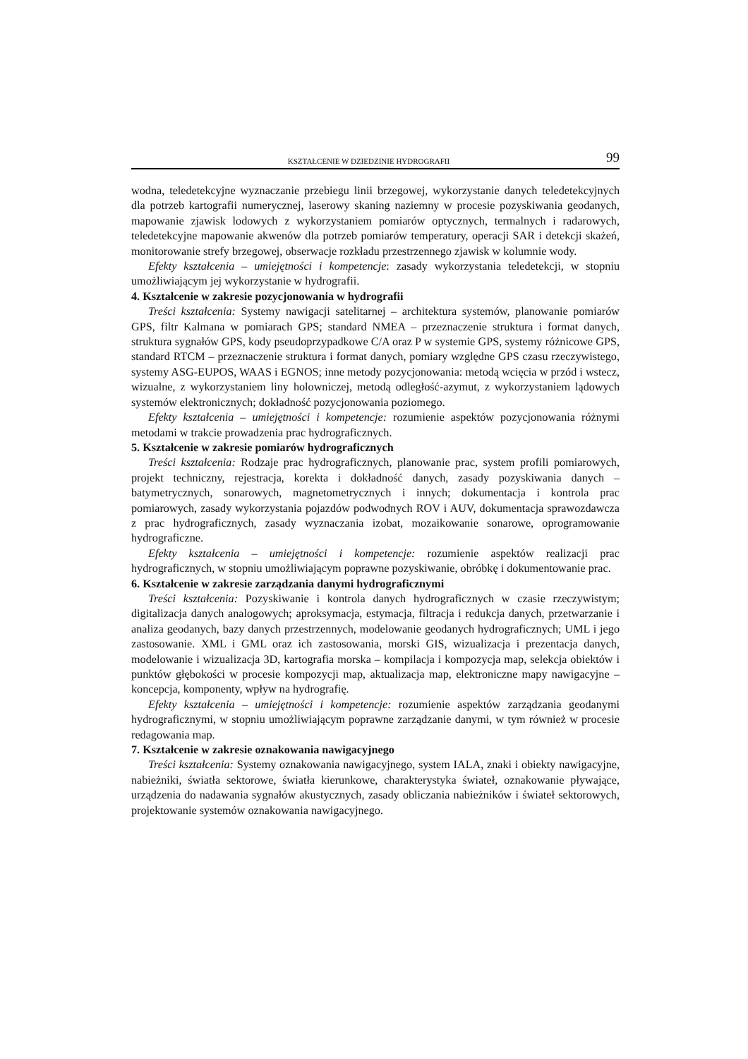KSZTAŁCENIE W DZIEDZINIE HYDROGRAFII 99
wodna, teledetekcyjne wyznaczanie przebiegu linii brzegowej, wykorzystanie danych teledetekcyjnych dla potrzeb kartografii numerycznej, laserowy skaning naziemny w procesie pozyskiwania geodanych, mapowanie zjawisk lodowych z wykorzystaniem pomiarów optycznych, termalnych i radarowych, teledetekcyjne mapowanie akwenów dla potrzeb pomiarów temperatury, operacji SAR i detekcji skażeń, monitorowanie strefy brzegowej, obserwacje rozkładu przestrzennego zjawisk w kolumnie wody.
Efekty kształcenia – umiejętności i kompetencje: zasady wykorzystania teledetekcji, w stopniu umożliwiającym jej wykorzystanie w hydrografii.
4. Kształcenie w zakresie pozycjonowania w hydrografii
Treści kształcenia: Systemy nawigacji satelitarnej – architektura systemów, planowanie pomiarów GPS, filtr Kalmana w pomiarach GPS; standard NMEA – przeznaczenie struktura i format danych, struktura sygnałów GPS, kody pseudoprzypadkowe C/A oraz P w systemie GPS, systemy różnicowe GPS, standard RTCM – przeznaczenie struktura i format danych, pomiary względne GPS czasu rzeczywistego, systemy ASG-EUPOS, WAAS i EGNOS; inne metody pozycjonowania: metodą wcięcia w przód i wstecz, wizualne, z wykorzystaniem liny holowniczej, metodą odległość-azymut, z wykorzystaniem lądowych systemów elektronicznych; dokładność pozycjonowania poziomego.
Efekty kształcenia – umiejętności i kompetencje: rozumienie aspektów pozycjonowania różnymi metodami w trakcie prowadzenia prac hydrograficznych.
5. Kształcenie w zakresie pomiarów hydrograficznych
Treści kształcenia: Rodzaje prac hydrograficznych, planowanie prac, system profili pomiarowych, projekt techniczny, rejestracja, korekta i dokładność danych, zasady pozyskiwania danych – batymetrycznych, sonarowych, magnetometrycznych i innych; dokumentacja i kontrola prac pomiarowych, zasady wykorzystania pojazdów podwodnych ROV i AUV, dokumentacja sprawozdawcza z prac hydrograficznych, zasady wyznaczania izobat, mozaikowanie sonarowe, oprogramowanie hydrograficzne.
Efekty kształcenia – umiejętności i kompetencje: rozumienie aspektów realizacji prac hydrograficznych, w stopniu umożliwiającym poprawne pozyskiwanie, obróbkę i dokumentowanie prac.
6. Kształcenie w zakresie zarządzania danymi hydrograficznymi
Treści kształcenia: Pozyskiwanie i kontrola danych hydrograficznych w czasie rzeczywistym; digitalizacja danych analogowych; aproksymacja, estymacja, filtracja i redukcja danych, przetwarzanie i analiza geodanych, bazy danych przestrzennych, modelowanie geodanych hydrograficznych; UML i jego zastosowanie. XML i GML oraz ich zastosowania, morski GIS, wizualizacja i prezentacja danych, modelowanie i wizualizacja 3D, kartografia morska – kompilacja i kompozycja map, selekcja obiektów i punktów głębokości w procesie kompozycji map, aktualizacja map, elektroniczne mapy nawigacyjne – koncepcja, komponenty, wpływ na hydrografię.
Efekty kształcenia – umiejętności i kompetencje: rozumienie aspektów zarządzania geodanymi hydrograficznymi, w stopniu umożliwiającym poprawne zarządzanie danymi, w tym również w procesie redagowania map.
7. Kształcenie w zakresie oznakowania nawigacyjnego
Treści kształcenia: Systemy oznakowania nawigacyjnego, system IALA, znaki i obiekty nawigacyjne, nabieżniki, światła sektorowe, światła kierunkowe, charakterystyka świateł, oznakowanie pływające, urządzenia do nadawania sygnałów akustycznych, zasady obliczania nabieżników i świateł sektorowych, projektowanie systemów oznakowania nawigacyjnego.